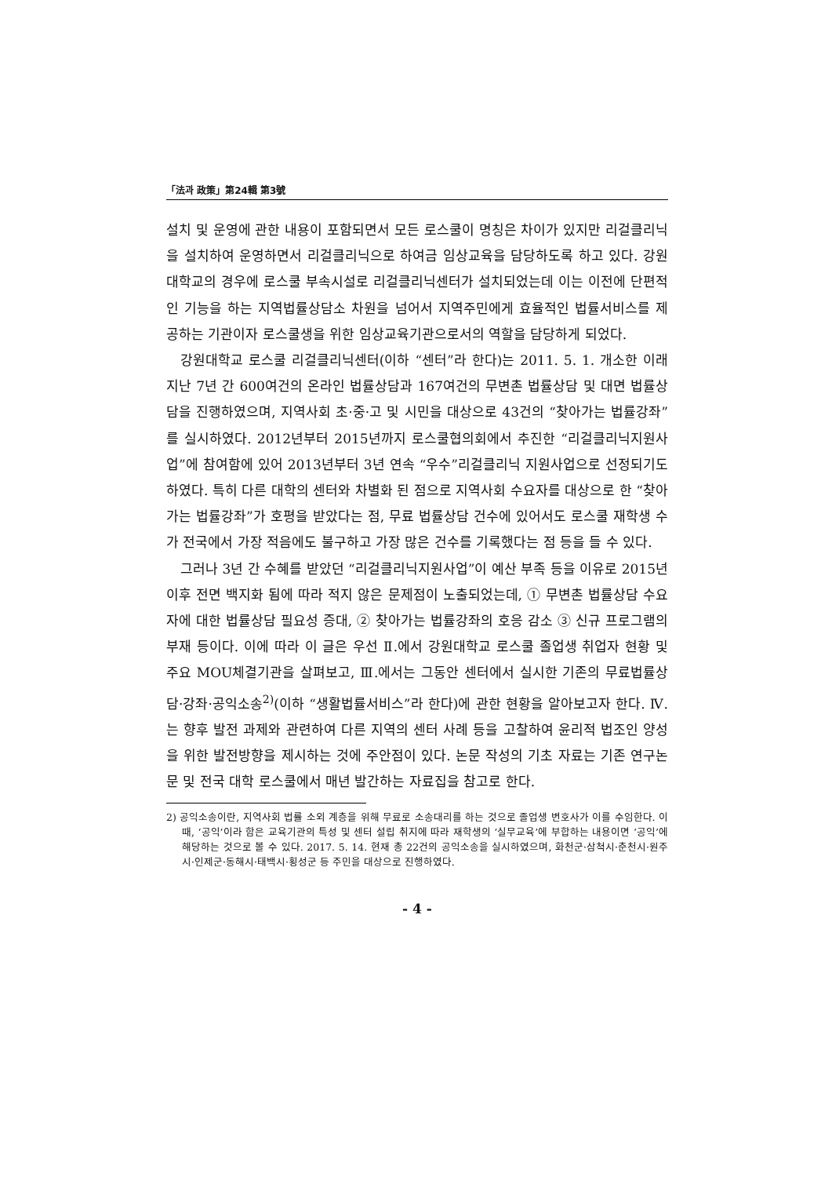「法과 政策」第24輯 第3號
설치 및 운영에 관한 내용이 포함되면서 모든 로스쿨이 명칭은 차이가 있지만 리걸클리닉을 설치하여 운영하면서 리걸클리닉으로 하여금 임상교육을 담당하도록 하고 있다. 강원대학교의 경우에 로스쿨 부속시설로 리걸클리닉센터가 설치되었는데 이는 이전에 단편적인 기능을 하는 지역법률상담소 차원을 넘어서 지역주민에게 효율적인 법률서비스를 제공하는 기관이자 로스쿨생을 위한 임상교육기관으로서의 역할을 담당하게 되었다.
강원대학교 로스쿨 리걸클리닉센터(이하 “센터”라 한다)는 2011. 5. 1. 개소한 이래 지난 7년 간 600여건의 온라인 법률상담과 167여건의 무변촌 법률상담 및 대면 법률상담을 진행하였으며, 지역사회 초·중·고 및 시민을 대상으로 43건의 “찾아가는 법률강좌”를 실시하였다. 2012년부터 2015년까지 로스쿨협의회에서 추진한 “리걸클리닉지원사업”에 참여함에 있어 2013년부터 3년 연속 “우수”리걸클리닉 지원사업으로 선정되기도 하였다. 특히 다른 대학의 센터와 차별화 된 점으로 지역사회 수요자를 대상으로 한 “찾아가는 법률강좌”가 호평을 받았다는 점, 무료 법률상담 건수에 있어서도 로스쿨 재학생 수가 전국에서 가장 적음에도 불구하고 가장 많은 건수를 기록했다는 점 등을 들 수 있다.
그러나 3년 간 수혜를 받았던 “리걸클리닉지원사업”이 예산 부족 등을 이유로 2015년 이후 전면 백지화 됨에 따라 적지 않은 문제점이 노출되었는데, ① 무변촌 법률상담 수요자에 대한 법률상담 필요성 증대, ② 찾아가는 법률강좌의 호응 감소 ③ 신규 프로그램의 부재 등이다. 이에 따라 이 글은 우선 Ⅱ.에서 강원대학교 로스쿨 졸업생 취업자 현황 및 주요 MOU체결기관을 살펴보고, Ⅲ.에서는 그동안 센터에서 실시한 기존의 무료법률상담·강좌·공익소송<sup>2)</sup>(이하 “생활법률서비스”라 한다)에 관한 현황을 알아보고자 한다. Ⅳ.는 향후 발전 과제와 관련하여 다른 지역의 센터 사례 등을 고찰하여 윤리적 법조인 양성을 위한 발전방향을 제시하는 것에 주안점이 있다. 논문 작성의 기초 자료는 기존 연구논문 및 전국 대학 로스쿨에서 매년 발간하는 자료집을 참고로 한다.
2) 공익소송이란, 지역사회 법률 소외 계층을 위해 무료로 소송대리를 하는 것으로 졸업생 변호사가 이를 수임한다. 이 때, ‘공익’이라 함은 교육기관의 특성 및 센터 설립 취지에 따라 재학생의 ‘실무교육’에 부합하는 내용이면 ‘공익’에 해당하는 것으로 볼 수 있다. 2017. 5. 14. 현재 총 22건의 공익소송을 실시하였으며, 화천군·삼척시·춘천시·원주시·인제군·동해시·태백시·횡성군 등 주민을 대상으로 진행하였다.
- 4 -